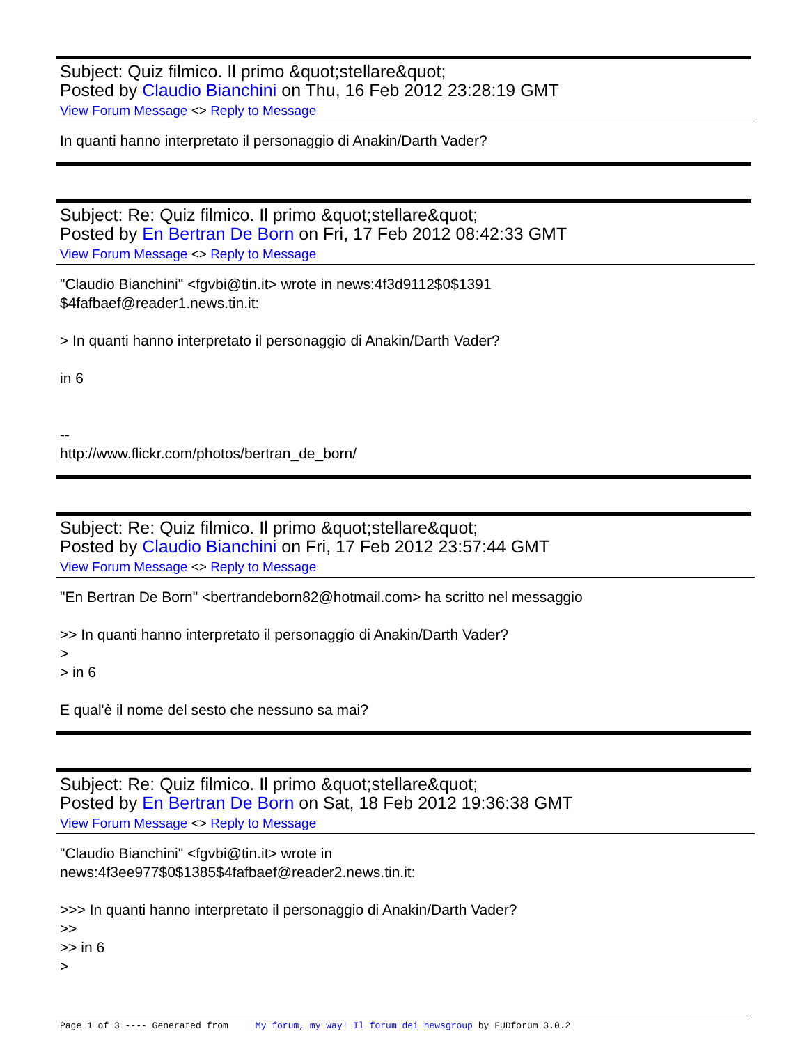Subject: Quiz filmico. Il primo &quot;stellare&quot;
Posted by Claudio Bianchini on Thu, 16 Feb 2012 23:28:19 GMT
View Forum Message <> Reply to Message
In quanti hanno interpretato il personaggio di Anakin/Darth Vader?
Subject: Re: Quiz filmico. Il primo &quot;stellare&quot;
Posted by En Bertran De Born on Fri, 17 Feb 2012 08:42:33 GMT
View Forum Message <> Reply to Message
"Claudio Bianchini" <fgvbi@tin.it> wrote in news:4f3d9112$0$1391 $4fafbaef@reader1.news.tin.it: > In quanti hanno interpretato il personaggio di Anakin/Darth Vader? in 6 -- http://www.flickr.com/photos/bertran_de_born/
Subject: Re: Quiz filmico. Il primo &quot;stellare&quot;
Posted by Claudio Bianchini on Fri, 17 Feb 2012 23:57:44 GMT
View Forum Message <> Reply to Message
"En Bertran De Born" <bertrandeborn82@hotmail.com> ha scritto nel messaggio >> In quanti hanno interpretato il personaggio di Anakin/Darth Vader? > > in 6 E qual'è il nome del sesto che nessuno sa mai?
Subject: Re: Quiz filmico. Il primo &quot;stellare&quot;
Posted by En Bertran De Born on Sat, 18 Feb 2012 19:36:38 GMT
View Forum Message <> Reply to Message
"Claudio Bianchini" <fgvbi@tin.it> wrote in news:4f3ee977$0$1385$4fafbaef@reader2.news.tin.it: >>> In quanti hanno interpretato il personaggio di Anakin/Darth Vader? >> >> in 6 >
Page 1 of 3 ---- Generated from My forum, my way! Il forum dei newsgroup by FUDforum 3.0.2